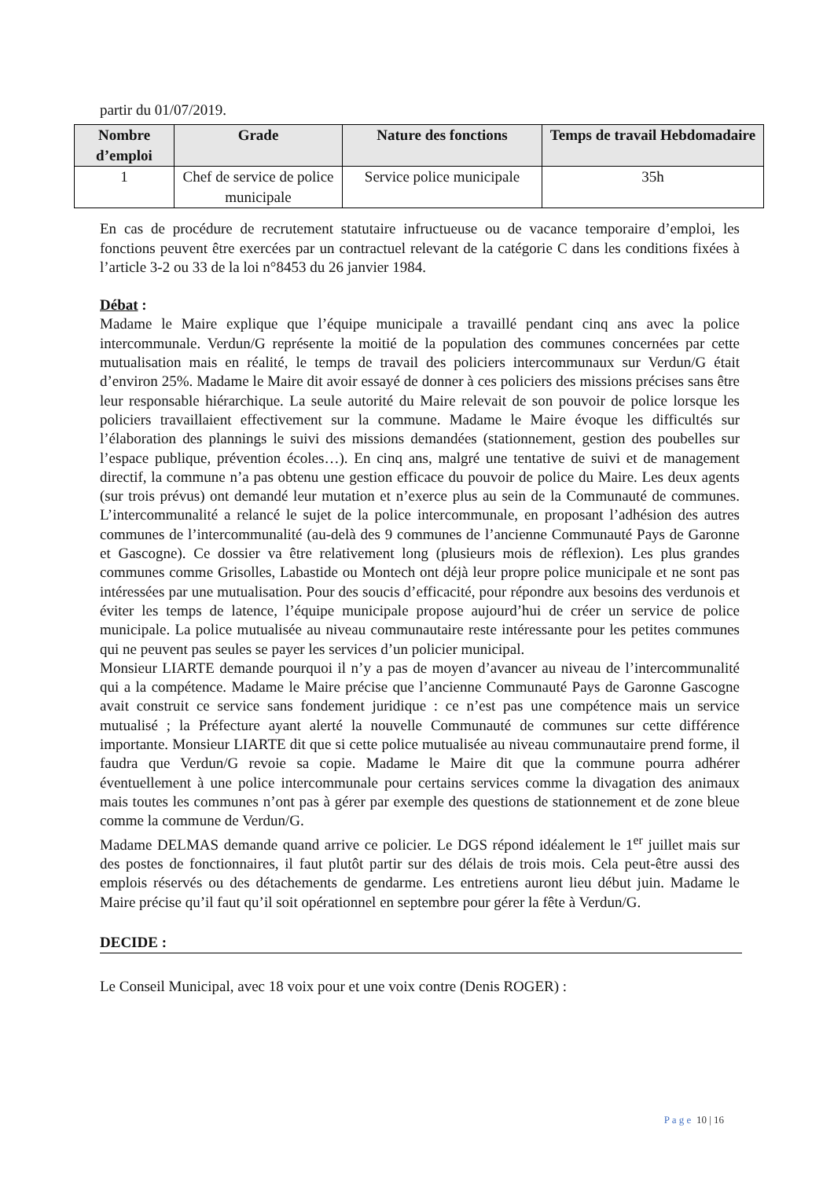partir du 01/07/2019.
| Nombre d’emploi | Grade | Nature des fonctions | Temps de travail Hebdomadaire |
| --- | --- | --- | --- |
| 1 | Chef de service de police municipale | Service police municipale | 35h |
En cas de procédure de recrutement statutaire infructueuse ou de vacance temporaire d’emploi, les fonctions peuvent être exercées par un contractuel relevant de la catégorie C dans les conditions fixées à l’article 3-2 ou 33 de la loi n°8453 du 26 janvier 1984.
Débat :
Madame le Maire explique que l’équipe municipale a travaillé pendant cinq ans avec la police intercommunale. Verdun/G représente la moitié de la population des communes concernées par cette mutualisation mais en réalité, le temps de travail des policiers intercommunaux sur Verdun/G était d’environ 25%. Madame le Maire dit avoir essayé de donner à ces policiers des missions précises sans être leur responsable hiérarchique. La seule autorité du Maire relevait de son pouvoir de police lorsque les policiers travaillaient effectivement sur la commune. Madame le Maire évoque les difficultés sur l’élaboration des plannings le suivi des missions demandées (stationnement, gestion des poubelles sur l’espace publique, prévention écoles…). En cinq ans, malgré une tentative de suivi et de management directif, la commune n’a pas obtenu une gestion efficace du pouvoir de police du Maire. Les deux agents (sur trois prévus) ont demandé leur mutation et n’exerce plus au sein de la Communauté de communes. L’intercommunalité a relancé le sujet de la police intercommunale, en proposant l’adhésion des autres communes de l’intercommunalité (au-delà des 9 communes de l’ancienne Communauté Pays de Garonne et Gascogne). Ce dossier va être relativement long (plusieurs mois de réflexion). Les plus grandes communes comme Grisolles, Labastide ou Montech ont déjà leur propre police municipale et ne sont pas intéressées par une mutualisation. Pour des soucis d’efficacité, pour répondre aux besoins des verdunois et éviter les temps de latence, l’équipe municipale propose aujourd’hui de créer un service de police municipale. La police mutualisée au niveau communautaire reste intéressante pour les petites communes qui ne peuvent pas seules se payer les services d’un policier municipal.
Monsieur LIARTE demande pourquoi il n’y a pas de moyen d’avancer au niveau de l’intercommunalité qui a la compétence. Madame le Maire précise que l’ancienne Communauté Pays de Garonne Gascogne avait construit ce service sans fondement juridique : ce n’est pas une compétence mais un service mutualisé ; la Préfecture ayant alerté la nouvelle Communauté de communes sur cette différence importante. Monsieur LIARTE dit que si cette police mutualisée au niveau communautaire prend forme, il faudra que Verdun/G revoie sa copie. Madame le Maire dit que la commune pourra adhérer éventuellement à une police intercommunale pour certains services comme la divagation des animaux mais toutes les communes n’ont pas à gérer par exemple des questions de stationnement et de zone bleue comme la commune de Verdun/G.
Madame DELMAS demande quand arrive ce policier. Le DGS répond idéalement le 1<sup>er</sup> juillet mais sur des postes de fonctionnaires, il faut plutôt partir sur des délais de trois mois. Cela peut-être aussi des emplois réservés ou des détachements de gendarme. Les entretiens auront lieu début juin. Madame le Maire précise qu’il faut qu’il soit opérationnel en septembre pour gérer la fête à Verdun/G.
DECIDE :
Le Conseil Municipal, avec 18 voix pour et une voix contre (Denis ROGER) :
P a g e 10 | 16